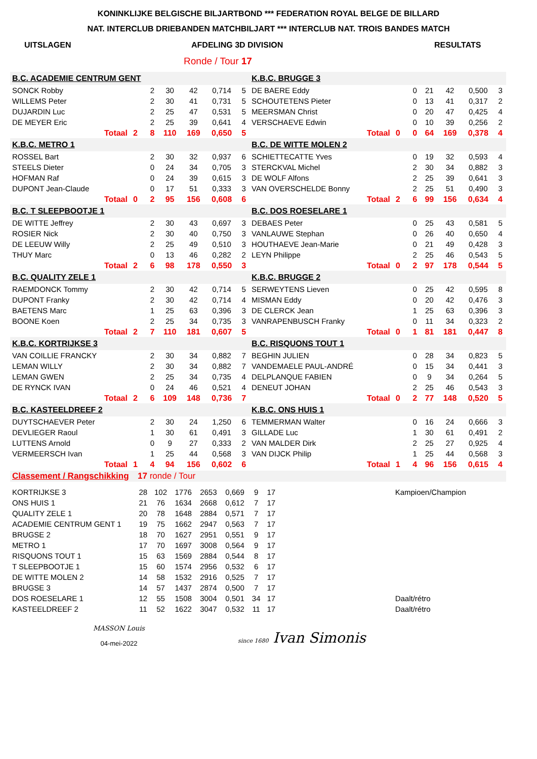KONINKLIJKE BELGISCHE BILJARTBOND *** FEDERATION ROYAL BELGE DE BILLARD
NAT. INTERCLUB DRIEBANDEN MATCHBILJART *** INTERCLUB NAT. TROIS BANDES MATCH
UITSLAGEN AFDELING 3D DIVISION RESULTATS
Ronde / Tour 17
| B.C. ACADEMIE CENTRUM GENT | | | | | | | | K.B.C. BRUGGE 3 | | | | | | | |
| SONCK Robby | | | 2 | 30 | 42 | 0,714 | 5 | DE BAERE Eddy | | | 0 | 21 | 42 | 0,500 | 3 |
| WILLEMS Peter | | | 2 | 30 | 41 | 0,731 | 5 | SCHOUTETENS Pieter | | | 0 | 13 | 41 | 0,317 | 2 |
| DUJARDIN Luc | | | 2 | 25 | 47 | 0,531 | 5 | MEERSMAN Christ | | | 0 | 20 | 47 | 0,425 | 4 |
| DE MEYER Eric | | | 2 | 25 | 39 | 0,641 | 4 | VERSCHAEVE Edwin | | | 0 | 10 | 39 | 0,256 | 2 |
| Totaal | 2 | | 8 | 110 | 169 | 0,650 | 5 | Totaal | 0 | | 0 | 64 | 169 | 0,378 | 4 |
| K.B.C. METRO 1 | | | | | | | | B.C. DE WITTE MOLEN 2 | | | | | | | |
| ROSSEL Bart | | | 2 | 30 | 32 | 0,937 | 6 | SCHIETTECATTE Yves | | | 0 | 19 | 32 | 0,593 | 4 |
| STEELS Dieter | | | 0 | 24 | 34 | 0,705 | 3 | STERCKVAL Michel | | | 2 | 30 | 34 | 0,882 | 3 |
| HOFMAN Raf | | | 0 | 24 | 39 | 0,615 | 3 | DE WOLF Alfons | | | 2 | 25 | 39 | 0,641 | 3 |
| DUPONT Jean-Claude | | | 0 | 17 | 51 | 0,333 | 3 | VAN OVERSCHELDE Bonny | | | 2 | 25 | 51 | 0,490 | 3 |
| Totaal | 0 | | 2 | 95 | 156 | 0,608 | 6 | Totaal | 2 | | 6 | 99 | 156 | 0,634 | 4 |
| B.C. T SLEEPBOOTJE 1 | | | | | | | | B.C. DOS ROESELARE 1 | | | | | | | |
| DE WITTE Jeffrey | | | 2 | 30 | 43 | 0,697 | 3 | DEBAES Peter | | | 0 | 25 | 43 | 0,581 | 5 |
| ROSIER Nick | | | 2 | 30 | 40 | 0,750 | 3 | VANLAUWE Stephan | | | 0 | 26 | 40 | 0,650 | 4 |
| DE LEEUW Willy | | | 2 | 25 | 49 | 0,510 | 3 | HOUTHAEVE Jean-Marie | | | 0 | 21 | 49 | 0,428 | 3 |
| THUY Marc | | | 0 | 13 | 46 | 0,282 | 2 | LEYN Philippe | | | 2 | 25 | 46 | 0,543 | 5 |
| Totaal | 2 | | 6 | 98 | 178 | 0,550 | 3 | Totaal | 0 | | 2 | 97 | 178 | 0,544 | 5 |
| B.C. QUALITY ZELE 1 | | | | | | | | K.B.C. BRUGGE 2 | | | | | | | |
| RAEMDONCK Tommy | | | 2 | 30 | 42 | 0,714 | 5 | SERWEYTENS Lieven | | | 0 | 25 | 42 | 0,595 | 8 |
| DUPONT Franky | | | 2 | 30 | 42 | 0,714 | 4 | MISMAN Eddy | | | 0 | 20 | 42 | 0,476 | 3 |
| BAETENS Marc | | | 1 | 25 | 63 | 0,396 | 3 | DE CLERCK Jean | | | 1 | 25 | 63 | 0,396 | 3 |
| BOONE Koen | | | 2 | 25 | 34 | 0,735 | 3 | VANRAPENBUSCH Franky | | | 0 | 11 | 34 | 0,323 | 2 |
| Totaal | 2 | | 7 | 110 | 181 | 0,607 | 5 | Totaal | 0 | | 1 | 81 | 181 | 0,447 | 8 |
| K.B.C. KORTRIJKSE 3 | | | | | | | | B.C. RISQUONS TOUT 1 | | | | | | | |
| VAN COILLIE FRANCKY | | | 2 | 30 | 34 | 0,882 | 7 | BEGHIN JULIEN | | | 0 | 28 | 34 | 0,823 | 5 |
| LEMAN WILLY | | | 2 | 30 | 34 | 0,882 | 7 | VANDEMAELE PAUL-ANDRÉ | | | 0 | 15 | 34 | 0,441 | 3 |
| LEMAN GWEN | | | 2 | 25 | 34 | 0,735 | 4 | DELPLANQUE FABIEN | | | 0 | 9 | 34 | 0,264 | 5 |
| DE RYNCK IVAN | | | 0 | 24 | 46 | 0,521 | 4 | DENEUT JOHAN | | | 2 | 25 | 46 | 0,543 | 3 |
| Totaal | 2 | | 6 | 109 | 148 | 0,736 | 7 | Totaal | 0 | | 2 | 77 | 148 | 0,520 | 5 |
| B.C. KASTEELDREEF 2 | | | | | | | | K.B.C. ONS HUIS 1 | | | | | | | |
| DUYTSCHAEVER Peter | | | 2 | 30 | 24 | 1,250 | 6 | TEMMERMAN Walter | | | 0 | 16 | 24 | 0,666 | 3 |
| DEVLIEGER Raoul | | | 1 | 30 | 61 | 0,491 | 3 | GILLADE Luc | | | 1 | 30 | 61 | 0,491 | 2 |
| LUTTENS Arnold | | | 0 | 9 | 27 | 0,333 | 2 | VAN MALDER Dirk | | | 2 | 25 | 27 | 0,925 | 4 |
| VERMEERSCH Ivan | | | 1 | 25 | 44 | 0,568 | 3 | VAN DIJCK Philip | | | 1 | 25 | 44 | 0,568 | 3 |
| Totaal | 1 | | 4 | 94 | 156 | 0,602 | 6 | Totaal | 1 | | 4 | 96 | 156 | 0,615 | 4 |
| Classement / Rangschikking | 17 ronde / Tour | | | | | | | |
| KORTRIJKSE 3 | 28 | 102 | 1776 | 2653 | 0,669 | 9 | 17 | Kampioen/Champion |
| ONS HUIS 1 | 21 | 76 | 1634 | 2668 | 0,612 | 7 | 17 | |
| QUALITY ZELE 1 | 20 | 78 | 1648 | 2884 | 0,571 | 7 | 17 | |
| ACADEMIE CENTRUM GENT 1 | 19 | 75 | 1662 | 2947 | 0,563 | 7 | 17 | |
| BRUGSE 2 | 18 | 70 | 1627 | 2951 | 0,551 | 9 | 17 | |
| METRO 1 | 17 | 70 | 1697 | 3008 | 0,564 | 9 | 17 | |
| RISQUONS TOUT 1 | 15 | 63 | 1569 | 2884 | 0,544 | 8 | 17 | |
| T SLEEPBOOTJE 1 | 15 | 60 | 1574 | 2956 | 0,532 | 6 | 17 | |
| DE WITTE MOLEN 2 | 14 | 58 | 1532 | 2916 | 0,525 | 7 | 17 | |
| BRUGSE 3 | 14 | 57 | 1437 | 2874 | 0,500 | 7 | 17 | |
| DOS ROESELARE 1 | 12 | 55 | 1508 | 3004 | 0,501 | 34 | 17 | Daalt/rétro |
| KASTEELDREEF 2 | 11 | 52 | 1622 | 3047 | 0,532 | 11 | 17 | Daalt/rétro |
MASSON Louis
04-mei-2022
since 1680 Ivan Simonis